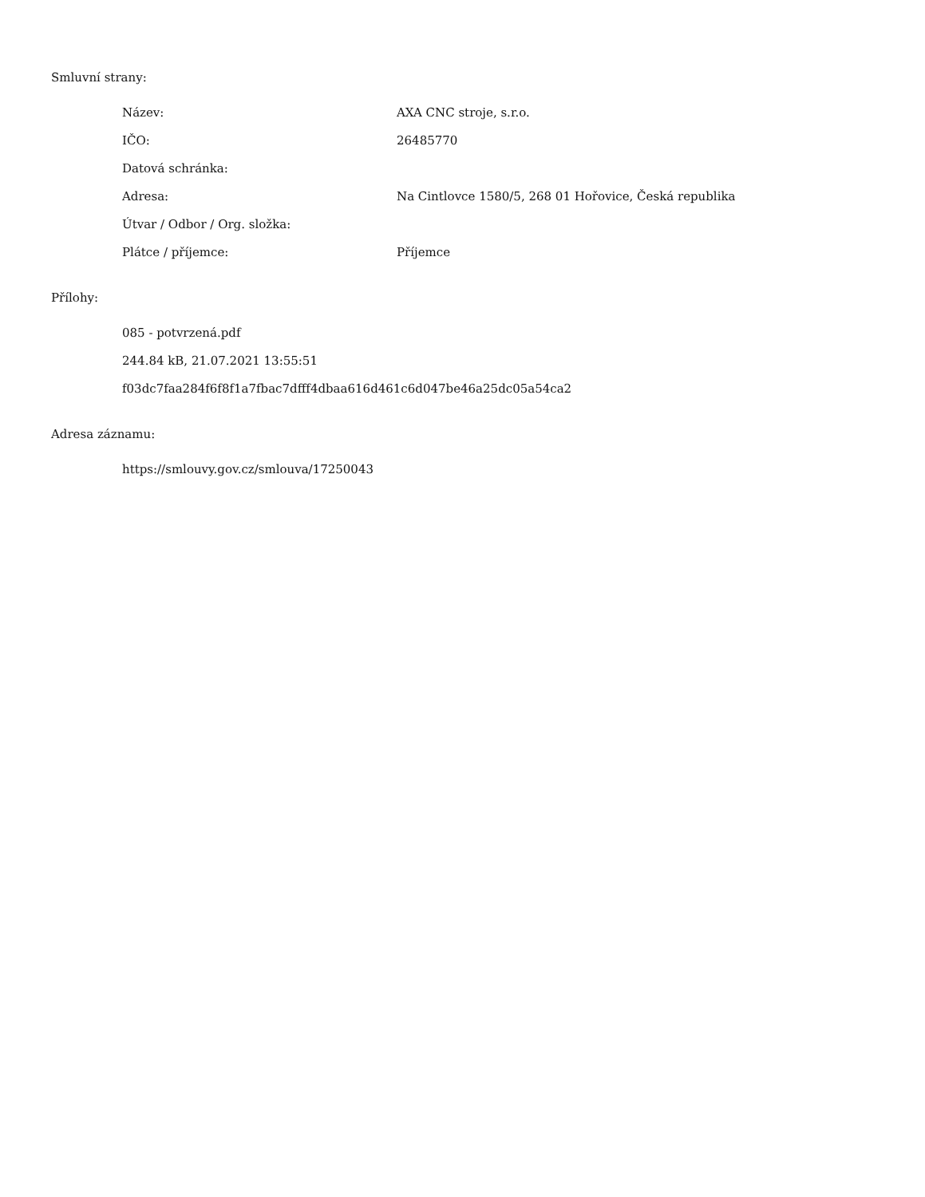Smluvní strany:
| Název: | AXA CNC stroje, s.r.o. |
| IČO: | 26485770 |
| Datová schránka: | |
| Adresa: | Na Cintlovce 1580/5, 268 01 Hořovice, Česká republika |
| Útvar / Odbor / Org. složka: | |
| Plátce / příjemce: | Příjemce |
Přílohy:
085 - potvrzená.pdf
244.84 kB, 21.07.2021 13:55:51
f03dc7faa284f6f8f1a7fbac7dfff4dbaa616d461c6d047be46a25dc05a54ca2
Adresa záznamu:
https://smlouvy.gov.cz/smlouva/17250043